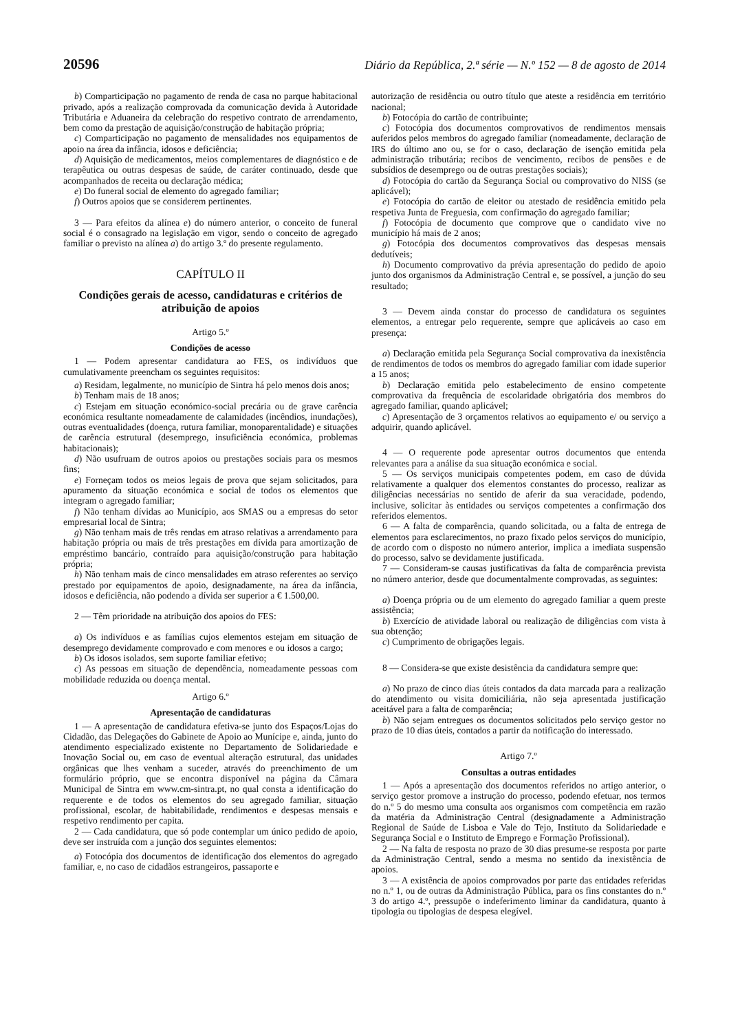20596 Diário da República, 2.ª série — N.º 152 — 8 de agosto de 2014
b) Comparticipação no pagamento de renda de casa no parque habitacional privado, após a realização comprovada da comunicação devida à Autoridade Tributária e Aduaneira da celebração do respetivo contrato de arrendamento, bem como da prestação de aquisição/construção de habitação própria;
c) Comparticipação no pagamento de mensalidades nos equipamentos de apoio na área da infância, idosos e deficiência;
d) Aquisição de medicamentos, meios complementares de diagnóstico e de terapêutica ou outras despesas de saúde, de caráter continuado, desde que acompanhados de receita ou declaração médica;
e) Do funeral social de elemento do agregado familiar;
f) Outros apoios que se considerem pertinentes.
3 — Para efeitos da alínea e) do número anterior, o conceito de funeral social é o consagrado na legislação em vigor, sendo o conceito de agregado familiar o previsto na alínea a) do artigo 3.º do presente regulamento.
CAPÍTULO II
Condições gerais de acesso, candidaturas e critérios de atribuição de apoios
Artigo 5.º
Condições de acesso
1 — Podem apresentar candidatura ao FES, os indivíduos que cumulativamente preencham os seguintes requisitos:
a) Residam, legalmente, no município de Sintra há pelo menos dois anos;
b) Tenham mais de 18 anos;
c) Estejam em situação económico-social precária ou de grave carência económica resultante nomeadamente de calamidades (incêndios, inundações), outras eventualidades (doença, rutura familiar, monoparentalidade) e situações de carência estrutural (desemprego, insuficiência económica, problemas habitacionais);
d) Não usufruam de outros apoios ou prestações sociais para os mesmos fins;
e) Forneçam todos os meios legais de prova que sejam solicitados, para apuramento da situação económica e social de todos os elementos que integram o agregado familiar;
f) Não tenham dívidas ao Município, aos SMAS ou a empresas do setor empresarial local de Sintra;
g) Não tenham mais de três rendas em atraso relativas a arrendamento para habitação própria ou mais de três prestações em dívida para amortização de empréstimo bancário, contraído para aquisição/construção para habitação própria;
h) Não tenham mais de cinco mensalidades em atraso referentes ao serviço prestado por equipamentos de apoio, designadamente, na área da infância, idosos e deficiência, não podendo a dívida ser superior a € 1.500,00.
2 — Têm prioridade na atribuição dos apoios do FES:
a) Os indivíduos e as famílias cujos elementos estejam em situação de desemprego devidamente comprovado e com menores e ou idosos a cargo;
b) Os idosos isolados, sem suporte familiar efetivo;
c) As pessoas em situação de dependência, nomeadamente pessoas com mobilidade reduzida ou doença mental.
Artigo 6.º
Apresentação de candidaturas
1 — A apresentação de candidatura efetiva-se junto dos Espaços/Lojas do Cidadão, das Delegações do Gabinete de Apoio ao Munícipe e, ainda, junto do atendimento especializado existente no Departamento de Solidariedade e Inovação Social ou, em caso de eventual alteração estrutural, das unidades orgânicas que lhes venham a suceder, através do preenchimento de um formulário próprio, que se encontra disponível na página da Câmara Municipal de Sintra em www.cm-sintra.pt, no qual consta a identificação do requerente e de todos os elementos do seu agregado familiar, situação profissional, escolar, de habitabilidade, rendimentos e despesas mensais e respetivo rendimento per capita.
2 — Cada candidatura, que só pode contemplar um único pedido de apoio, deve ser instruída com a junção dos seguintes elementos:
a) Fotocópia dos documentos de identificação dos elementos do agregado familiar, e, no caso de cidadãos estrangeiros, passaporte e
autorização de residência ou outro título que ateste a residência em território nacional;
b) Fotocópia do cartão de contribuinte;
c) Fotocópia dos documentos comprovativos de rendimentos mensais auferidos pelos membros do agregado familiar (nomeadamente, declaração de IRS do último ano ou, se for o caso, declaração de isenção emitida pela administração tributária; recibos de vencimento, recibos de pensões e de subsídios de desemprego ou de outras prestações sociais);
d) Fotocópia do cartão da Segurança Social ou comprovativo do NISS (se aplicável);
e) Fotocópia do cartão de eleitor ou atestado de residência emitido pela respetiva Junta de Freguesia, com confirmação do agregado familiar;
f) Fotocópia de documento que comprove que o candidato vive no município há mais de 2 anos;
g) Fotocópia dos documentos comprovativos das despesas mensais dedutíveis;
h) Documento comprovativo da prévia apresentação do pedido de apoio junto dos organismos da Administração Central e, se possível, a junção do seu resultado;
3 — Devem ainda constar do processo de candidatura os seguintes elementos, a entregar pelo requerente, sempre que aplicáveis ao caso em presença:
a) Declaração emitida pela Segurança Social comprovativa da inexistência de rendimentos de todos os membros do agregado familiar com idade superior a 15 anos;
b) Declaração emitida pelo estabelecimento de ensino competente comprovativa da frequência de escolaridade obrigatória dos membros do agregado familiar, quando aplicável;
c) Apresentação de 3 orçamentos relativos ao equipamento e/ ou serviço a adquirir, quando aplicável.
4 — O requerente pode apresentar outros documentos que entenda relevantes para a análise da sua situação económica e social.
5 — Os serviços municipais competentes podem, em caso de dúvida relativamente a qualquer dos elementos constantes do processo, realizar as diligências necessárias no sentido de aferir da sua veracidade, podendo, inclusive, solicitar às entidades ou serviços competentes a confirmação dos referidos elementos.
6 — A falta de comparência, quando solicitada, ou a falta de entrega de elementos para esclarecimentos, no prazo fixado pelos serviços do município, de acordo com o disposto no número anterior, implica a imediata suspensão do processo, salvo se devidamente justificada.
7 — Consideram-se causas justificativas da falta de comparência prevista no número anterior, desde que documentalmente comprovadas, as seguintes:
a) Doença própria ou de um elemento do agregado familiar a quem preste assistência;
b) Exercício de atividade laboral ou realização de diligências com vista à sua obtenção;
c) Cumprimento de obrigações legais.
8 — Considera-se que existe desistência da candidatura sempre que:
a) No prazo de cinco dias úteis contados da data marcada para a realização do atendimento ou visita domiciliária, não seja apresentada justificação aceitável para a falta de comparência;
b) Não sejam entregues os documentos solicitados pelo serviço gestor no prazo de 10 dias úteis, contados a partir da notificação do interessado.
Artigo 7.º
Consultas a outras entidades
1 — Após a apresentação dos documentos referidos no artigo anterior, o serviço gestor promove a instrução do processo, podendo efetuar, nos termos do n.º 5 do mesmo uma consulta aos organismos com competência em razão da matéria da Administração Central (designadamente a Administração Regional de Saúde de Lisboa e Vale do Tejo, Instituto da Solidariedade e Segurança Social e o Instituto de Emprego e Formação Profissional).
2 — Na falta de resposta no prazo de 30 dias presume-se resposta por parte da Administração Central, sendo a mesma no sentido da inexistência de apoios.
3 — A existência de apoios comprovados por parte das entidades referidas no n.º 1, ou de outras da Administração Pública, para os fins constantes do n.º 3 do artigo 4.º, pressupõe o indeferimento liminar da candidatura, quanto à tipologia ou tipologias de despesa elegível.